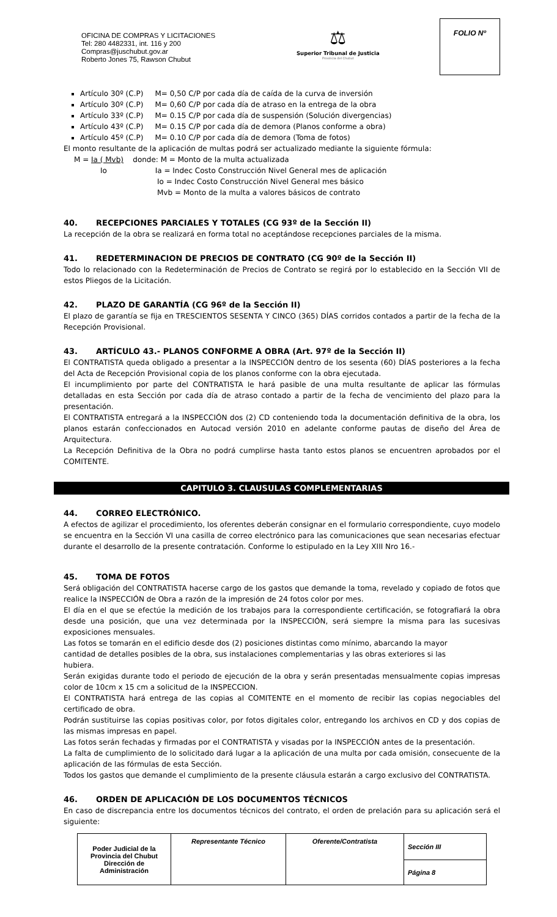OFICINA DE COMPRAS Y LICITACIONES
Tel: 280 4482331, int. 116 y 200
Compras@juschubut.gov.ar
Roberto Jones 75, Rawson Chubut
⚖
Superior Tribunal de Justicia
Provincia del Chubut
FOLIO Nº
Artículo 30º (C.P) M= 0,50 C/P por cada día de caída de la curva de inversión
Artículo 30º (C.P) M= 0,60 C/P por cada día de atraso en la entrega de la obra
Artículo 33º (C.P) M= 0.15 C/P por cada día de suspensión (Solución divergencias)
Artículo 43º (C.P) M= 0.15 C/P por cada día de demora (Planos conforme a obra)
Artículo 45º (C.P) M= 0.10 C/P por cada día de demora (Toma de fotos)
El monto resultante de la aplicación de multas podrá ser actualizado mediante la siguiente fórmula:
M = Ia ( Mvb) donde: M = Monto de la multa actualizada
Io Ia = Indec Costo Construcción Nivel General mes de aplicación
Io = Indec Costo Construcción Nivel General mes básico
Mvb = Monto de la multa a valores básicos de contrato
40. RECEPCIONES PARCIALES Y TOTALES (CG 93º de la Sección II)
La recepción de la obra se realizará en forma total no aceptándose recepciones parciales de la misma.
41. REDETERMINACION DE PRECIOS DE CONTRATO (CG 90º de la Sección II)
Todo lo relacionado con la Redeterminación de Precios de Contrato se regirá por lo establecido en la Sección VII de estos Pliegos de la Licitación.
42. PLAZO DE GARANTÍA (CG 96º de la Sección II)
El plazo de garantía se fija en TRESCIENTOS SESENTA Y CINCO (365) DÍAS corridos contados a partir de la fecha de la Recepción Provisional.
43. ARTÍCULO 43.- PLANOS CONFORME A OBRA (Art. 97º de la Sección II)
El CONTRATISTA queda obligado a presentar a la INSPECCIÓN dentro de los sesenta (60) DÍAS posteriores a la fecha del Acta de Recepción Provisional copia de los planos conforme con la obra ejecutada.
El incumplimiento por parte del CONTRATISTA le hará pasible de una multa resultante de aplicar las fórmulas detalladas en esta Sección por cada día de atraso contado a partir de la fecha de vencimiento del plazo para la presentación.
El CONTRATISTA entregará a la INSPECCIÓN dos (2) CD conteniendo toda la documentación definitiva de la obra, los planos estarán confeccionados en Autocad versión 2010 en adelante conforme pautas de diseño del Área de Arquitectura.
La Recepción Definitiva de la Obra no podrá cumplirse hasta tanto estos planos se encuentren aprobados por el COMITENTE.
CAPITULO 3. CLAUSULAS COMPLEMENTARIAS
44. CORREO ELECTRÓNICO.
A efectos de agilizar el procedimiento, los oferentes deberán consignar en el formulario correspondiente, cuyo modelo se encuentra en la Sección VI una casilla de correo electrónico para las comunicaciones que sean necesarias efectuar durante el desarrollo de la presente contratación. Conforme lo estipulado en la Ley XIII Nro 16.-
45. TOMA DE FOTOS
Será obligación del CONTRATISTA hacerse cargo de los gastos que demande la toma, revelado y copiado de fotos que realice la INSPECCIÓN de Obra a razón de la impresión de 24 fotos color por mes.
El día en el que se efectúe la medición de los trabajos para la correspondiente certificación, se fotografiará la obra desde una posición, que una vez determinada por la INSPECCIÓN, será siempre la misma para las sucesivas exposiciones mensuales.
Las fotos se tomarán en el edificio desde dos (2) posiciones distintas como mínimo, abarcando la mayor
cantidad de detalles posibles de la obra, sus instalaciones complementarias y las obras exteriores si las
hubiera.
Serán exigidas durante todo el periodo de ejecución de la obra y serán presentadas mensualmente copias impresas color de 10cm x 15 cm a solicitud de la INSPECCION.
El CONTRATISTA hará entrega de las copias al COMITENTE en el momento de recibir las copias negociables del certificado de obra.
Podrán sustituirse las copias positivas color, por fotos digitales color, entregando los archivos en CD y dos copias de las mismas impresas en papel.
Las fotos serán fechadas y firmadas por el CONTRATISTA y visadas por la INSPECCIÓN antes de la presentación.
La falta de cumplimiento de lo solicitado dará lugar a la aplicación de una multa por cada omisión, consecuente de la aplicación de las fórmulas de esta Sección.
Todos los gastos que demande el cumplimiento de la presente cláusula estarán a cargo exclusivo del CONTRATISTA.
46. ORDEN DE APLICACIÓN DE LOS DOCUMENTOS TÉCNICOS
En caso de discrepancia entre los documentos técnicos del contrato, el orden de prelación para su aplicación será el siguiente:
| Poder Judicial de la Provincia del Chubut Dirección de Administración | Representante Técnico | Oferente/Contratista | Sección III |
| | | | Página 8 |